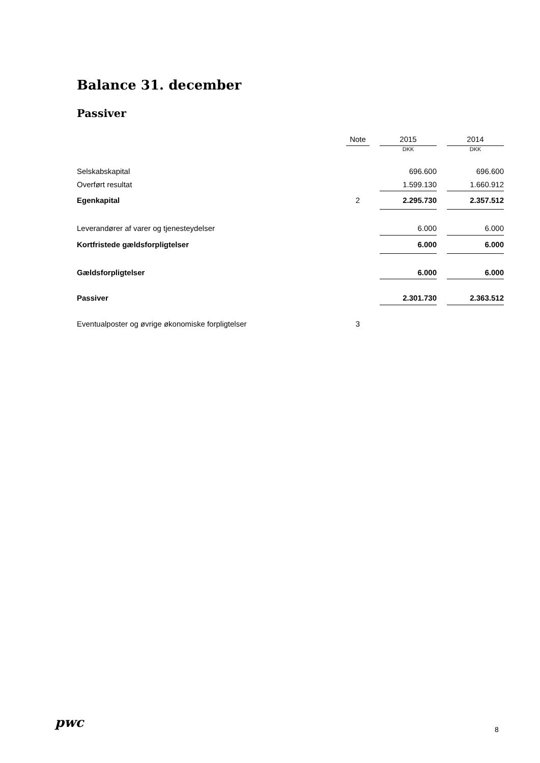Balance 31. december
Passiver
| | Note | | 2015 | | 2014 |
| --- | --- | --- | --- | --- | --- |
| | | | DKK | | DKK |
| Selskabskapital | | | 696.600 | | 696.600 |
| Overført resultat | | | 1.599.130 | | 1.660.912 |
| Egenkapital | 2 | | 2.295.730 | | 2.357.512 |
| Leverandører af varer og tjenesteydelser | | | 6.000 | | 6.000 |
| Kortfristede gældsforpligtelser | | | 6.000 | | 6.000 |
| Gældsforpligtelser | | | 6.000 | | 6.000 |
| Passiver | | | 2.301.730 | | 2.363.512 |
| Eventualposter og øvrige økonomiske forpligtelser | 3 | | | | |
pwc 8